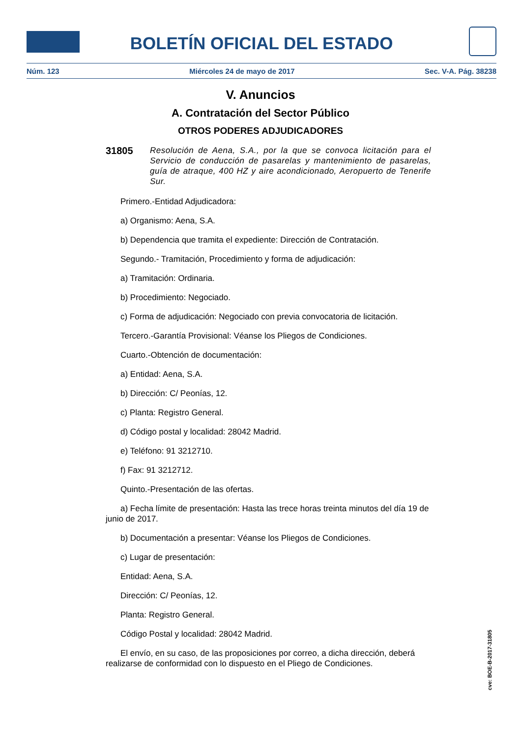BOLETÍN OFICIAL DEL ESTADO
Núm. 123 Miércoles 24 de mayo de 2017 Sec. V-A. Pág. 38238
V. Anuncios
A. Contratación del Sector Público
OTROS PODERES ADJUDICADORES
31805
Resolución de Aena, S.A., por la que se convoca licitación para el Servicio de conducción de pasarelas y mantenimiento de pasarelas, guía de atraque, 400 HZ y aire acondicionado, Aeropuerto de Tenerife Sur.
Primero.-Entidad Adjudicadora:
a) Organismo: Aena, S.A.
b) Dependencia que tramita el expediente: Dirección de Contratación.
Segundo.- Tramitación, Procedimiento y forma de adjudicación:
a) Tramitación: Ordinaria.
b) Procedimiento: Negociado.
c) Forma de adjudicación: Negociado con previa convocatoria de licitación.
Tercero.-Garantía Provisional: Véanse los Pliegos de Condiciones.
Cuarto.-Obtención de documentación:
a) Entidad: Aena, S.A.
b) Dirección: C/ Peonías, 12.
c) Planta: Registro General.
d) Código postal y localidad: 28042 Madrid.
e) Teléfono: 91 3212710.
f) Fax: 91 3212712.
Quinto.-Presentación de las ofertas.
a) Fecha límite de presentación: Hasta las trece horas treinta minutos del día 19 de junio de 2017.
b) Documentación a presentar: Véanse los Pliegos de Condiciones.
c) Lugar de presentación:
Entidad: Aena, S.A.
Dirección: C/ Peonías, 12.
Planta: Registro General.
Código Postal y localidad: 28042 Madrid.
El envío, en su caso, de las proposiciones por correo, a dicha dirección, deberá realizarse de conformidad con lo dispuesto en el Pliego de Condiciones.
cve: BOE-B-2017-31805